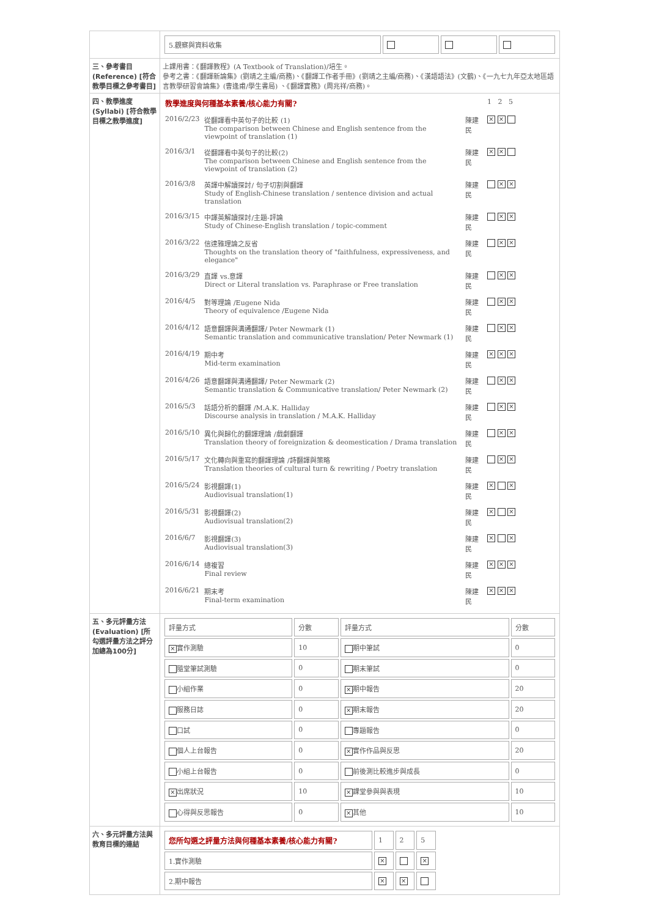| | / 5.觀察與資料收集 / / / / |
| 三、參考書目 (Reference) [符合教學目標之參考書目] | 上課用書：《翻譯教程》(A Textbook of Translation)/培生。 參考之書：《翻譯新論集》(劉靖之主編/商務)、《翻譯工作者手冊》(劉靖之主編/商務)、《漢語語法》(文鶴)、《一九七九年亞太地區語言教學研習會論集》(曹逢甫/學生書局) 、《翻譯實務》(周兆祥/商務)。 |
| 四、教學進度 (Syllabi) [符合教學目標之教學進度] | / 教學進度與何種基本素養/核心能力有關? / / / 1 2 5 / / 2016/2/23 / 從翻譯看中英句子的比較 (1) The comparison between Chinese and English sentence from the viewpoint of translation (1) / 陳建民 / × × / / 2016/3/1 / 從翻譯看中英句子的比較(2) The comparison between Chinese and English sentence from the viewpoint of translation (2) / 陳建民 / × × / / 2016/3/8 / 英譯中解讀探討/ 句子切割與翻譯 Study of English-Chinese translation / sentence division and actual translation / 陳建民 / × × / / 2016/3/15 / 中譯英解讀探討/主題-評論 Study of Chinese-English translation / topic-comment / 陳建民 / × × / / 2016/3/22 / 信達雅理論之反省 Thoughts on the translation theory of "faithfulness, expressiveness, and elegance" / 陳建民 / × × / / 2016/3/29 / 直譯 vs.意譯 Direct or Literal translation vs. Paraphrase or Free translation / 陳建民 / × × / / 2016/4/5 / 對等理論 /Eugene Nida Theory of equivalence /Eugene Nida / 陳建民 / × × / / 2016/4/12 / 語意翻譯與溝通翻譯/ Peter Newmark (1) Semantic translation and communicative translation/ Peter Newmark (1) / 陳建民 / × × / / 2016/4/19 / 期中考 Mid-term examination / 陳建民 / × × × / / 2016/4/26 / 語意翻譯與溝通翻譯/ Peter Newmark (2) Semantic translation & Communicative translation/ Peter Newmark (2) / 陳建民 / × × / / 2016/5/3 / 話語分析的翻譯 /M.A.K. Halliday Discourse analysis in translation / M.A.K. Halliday / 陳建民 / × × / / 2016/5/10 / 異化與歸化的翻譯理論 /戲劇翻譯 Translation theory of foreignization & deomestication / Drama translation / 陳建民 / × × / / 2016/5/17 / 文化轉向與重寫的翻譯理論 /詩翻譯與策略 Translation theories of cultural turn & rewriting / Poetry translation / 陳建民 / × × / / 2016/5/24 / 影視翻譯(1) Audiovisual translation(1) / 陳建民 / × × / / 2016/5/31 / 影視翻譯(2) Audiovisual translation(2) / 陳建民 / × × / / 2016/6/7 / 影視翻譯(3) Audiovisual translation(3) / 陳建民 / × × / / 2016/6/14 / 總複習 Final review / 陳建民 / × × × / / 2016/6/21 / 期末考 Final-term examination / 陳建民 / × × × / |
| 五、多元評量方法 (Evaluation) [所勾選評量方法之評分加總為100分] | / 評量方式 / 分數 / 評量方式 / 分數 / / --- / --- / --- / --- / / × 實作測驗 / 10 / 期中筆試 / 0 / / 隨堂筆試測驗 / 0 / 期末筆試 / 0 / / 小組作業 / 0 / × 期中報告 / 20 / / 服務日誌 / 0 / × 期末報告 / 20 / / 口試 / 0 / 專題報告 / 0 / / 個人上台報告 / 0 / × 實作作品與反思 / 20 / / 小組上台報告 / 0 / 前後測比較進步與成長 / 0 / / × 出席狀況 / 10 / × 課堂參與與表現 / 10 / / 心得與反思報告 / 0 / × 其他 / 10 / |
| 六、多元評量方法與教育目標的連結 | / 您所勾選之評量方法與何種基本素養/核心能力有關? / 1 / 2 / 5 / / 1.實作測驗 / × / / × / / 2.期中報告 / × / × / / |